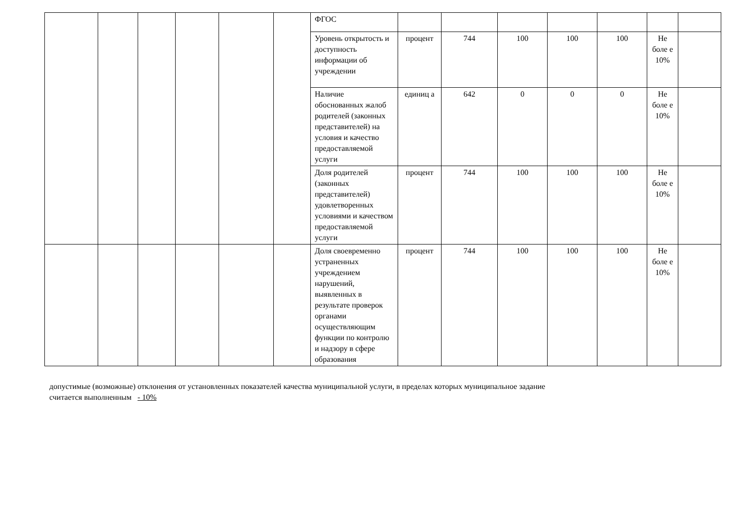| | | | | | | ФГОС | | | | | | | |
| | | | | | | Уровень открытость и доступность информации об учреждении | процент | 744 | 100 | 100 | 100 | Не боле е 10% | |
| | | | | | | Наличие обоснованных жалоб родителей (законных представителей) на условия и качество предоставляемой услуги | единиц а | 642 | 0 | 0 | 0 | Не боле е 10% | |
| | | | | | | Доля родителей (законных представителей) удовлетворенных условиями и качеством предоставляемой услуги | процент | 744 | 100 | 100 | 100 | Не боле е 10% | |
| | | | | | | Доля своевременно устраненных учреждением нарушений, выявленных в результате проверок органами осуществляющим функции по контролю и надзору в сфере образования | процент | 744 | 100 | 100 | 100 | Не боле е 10% | |
допустимые (возможные) отклонения от установленных показателей качества муниципальной услуги, в пределах которых муниципальное задание
считается выполненным - 10%